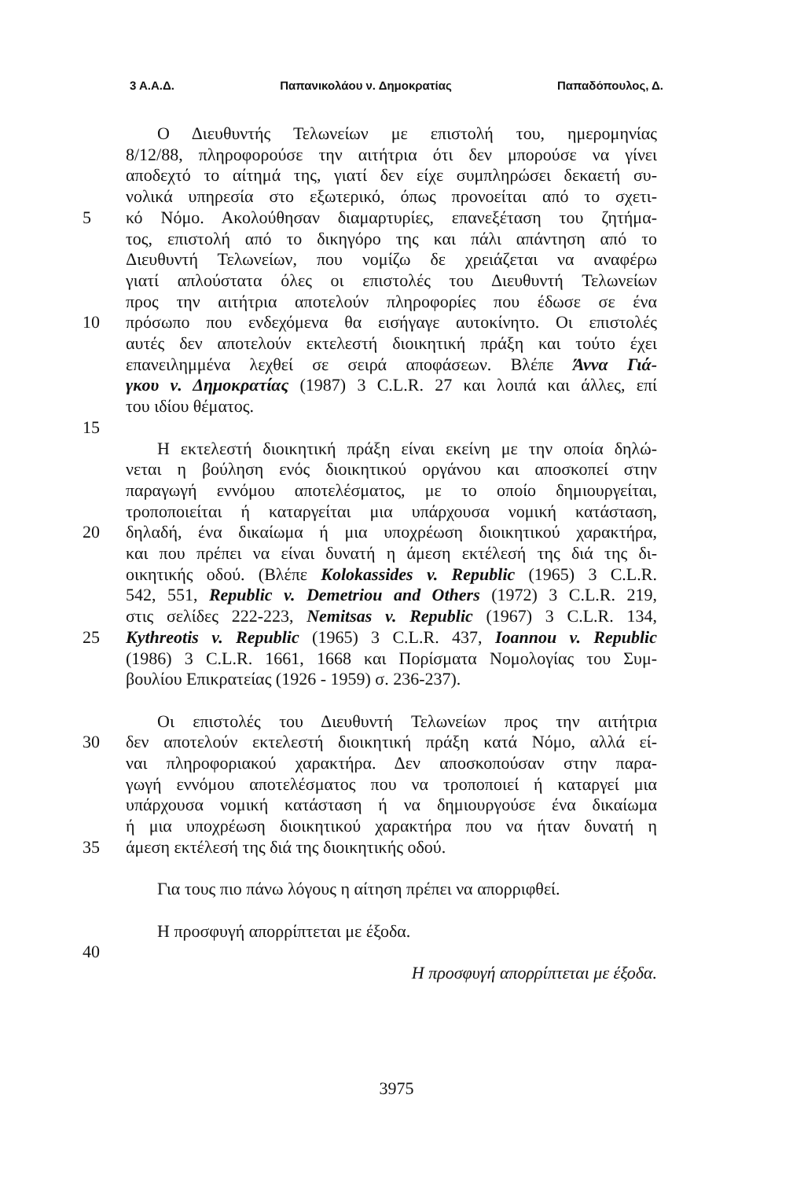3 Α.Α.Δ. Παπανικολάου ν. Δημοκρατίας Παπαδόπουλος, Δ.
Ο Διευθυντής Τελωνείων με επιστολή του, ημερομηνίας
8/12/88, πληροφορούσε την αιτήτρια ότι δεν μπορούσε να γίνει
αποδεχτό το αίτημά της, γιατί δεν είχε συμπληρώσει δεκαετή συ-
νολικά υπηρεσία στο εξωτερικό, όπως προνοείται από το σχετι-
5 κό Νόμο. Ακολούθησαν διαμαρτυρίες, επανεξέταση του ζητήμα-
τος, επιστολή από το δικηγόρο της και πάλι απάντηση από το
Διευθυντή Τελωνείων, που νομίζω δε χρειάζεται να αναφέρω
γιατί απλούστατα όλες οι επιστολές του Διευθυντή Τελωνείων
προς την αιτήτρια αποτελούν πληροφορίες που έδωσε σε ένα
10 πρόσωπο που ενδεχόμενα θα εισήγαγε αυτοκίνητο. Οι επιστολές
αυτές δεν αποτελούν εκτελεστή διοικητική πράξη και τούτο έχει
επανειλημμένα λεχθεί σε σειρά αποφάσεων. Βλέπε Άννα Γιά-
γκου ν. Δημοκρατίας (1987) 3 C.L.R. 27 και λοιπά και άλλες, επί
του ιδίου θέματος.
15
Η εκτελεστή διοικητική πράξη είναι εκείνη με την οποία δηλώ-
νεται η βούληση ενός διοικητικού οργάνου και αποσκοπεί στην
παραγωγή εννόμου αποτελέσματος, με το οποίο δημιουργείται,
τροποποιείται ή καταργείται μια υπάρχουσα νομική κατάσταση,
20 δηλαδή, ένα δικαίωμα ή μια υποχρέωση διοικητικού χαρακτήρα,
και που πρέπει να είναι δυνατή η άμεση εκτέλεσή της διά της δι-
οικητικής οδού. (Βλέπε Kolokassides v. Republic (1965) 3 C.L.R.
542, 551, Republic v. Demetriou and Others (1972) 3 C.L.R. 219,
στις σελίδες 222-223, Nemitsas v. Republic (1967) 3 C.L.R. 134,
25 Kythreotis v. Republic (1965) 3 C.L.R. 437, Ioannou v. Republic
(1986) 3 C.L.R. 1661, 1668 και Πορίσματα Νομολογίας του Συμ-
βουλίου Επικρατείας (1926 - 1959) σ. 236-237).
Οι επιστολές του Διευθυντή Τελωνείων προς την αιτήτρια
30 δεν αποτελούν εκτελεστή διοικητική πράξη κατά Νόμο, αλλά εί-
ναι πληροφοριακού χαρακτήρα. Δεν αποσκοπούσαν στην παρα-
γωγή εννόμου αποτελέσματος που να τροποποιεί ή καταργεί μια
υπάρχουσα νομική κατάσταση ή να δημιουργούσε ένα δικαίωμα
ή μια υποχρέωση διοικητικού χαρακτήρα που να ήταν δυνατή η
35 άμεση εκτέλεσή της διά της διοικητικής οδού.
Για τους πιο πάνω λόγους η αίτηση πρέπει να απορριφθεί.
Η προσφυγή απορρίπτεται με έξοδα.
40
Η προσφυγή απορρίπτεται με έξοδα.
3975